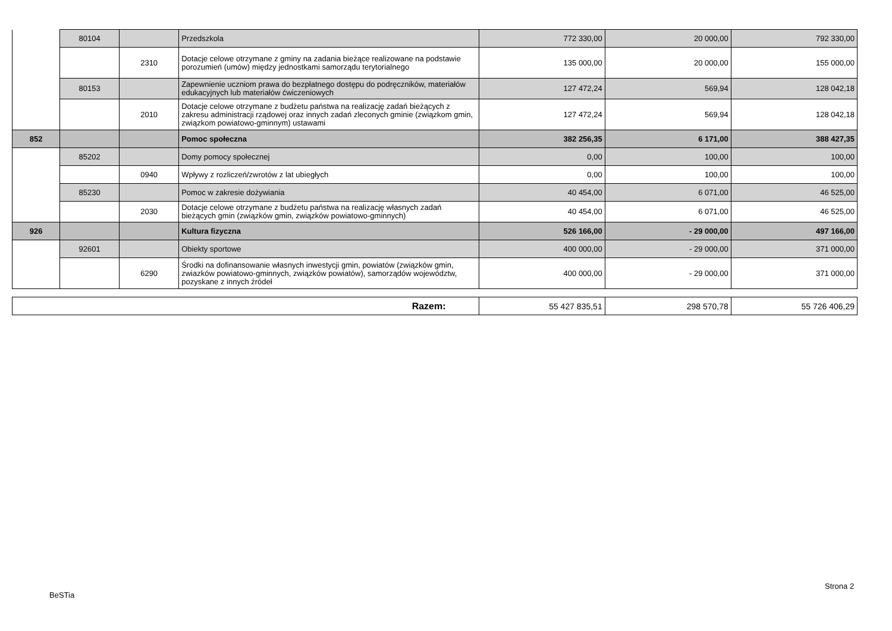| | 80104 | | Przedszkola | 772 330,00 | 20 000,00 | 792 330,00 |
| | | 2310 | Dotacje celowe otrzymane z gminy na zadania bieżące realizowane na podstawie porozumień (umów) między jednostkami samorządu terytorialnego | 135 000,00 | 20 000,00 | 155 000,00 |
| | 80153 | | Zapewnienie uczniom prawa do bezpłatnego dostępu do podręczników, materiałów edukacyjnych lub materiałów ćwiczeniowych | 127 472,24 | 569,94 | 128 042,18 |
| | | 2010 | Dotacje celowe otrzymane z budżetu państwa na realizację zadań bieżących z zakresu administracji rządowej oraz innych zadań zleconych gminie (związkom gmin, związkom powiatowo-gminnym) ustawami | 127 472,24 | 569,94 | 128 042,18 |
| 852 | | | Pomoc społeczna | 382 256,35 | 6 171,00 | 388 427,35 |
| | 85202 | | Domy pomocy społecznej | 0,00 | 100,00 | 100,00 |
| | | 0940 | Wpływy z rozliczeń/zwrotów z lat ubiegłych | 0,00 | 100,00 | 100,00 |
| | 85230 | | Pomoc w zakresie dożywiania | 40 454,00 | 6 071,00 | 46 525,00 |
| | | 2030 | Dotacje celowe otrzymane z budżetu państwa na realizację własnych zadań bieżących gmin (związków gmin, związków powiatowo-gminnych) | 40 454,00 | 6 071,00 | 46 525,00 |
| 926 | | | Kultura fizyczna | 526 166,00 | - 29 000,00 | 497 166,00 |
| | 92601 | | Obiekty sportowe | 400 000,00 | - 29 000,00 | 371 000,00 |
| | | 6290 | Środki na dofinansowanie własnych inwestycji gmin, powiatów (związków gmin, zwiazków powiatowo-gminnych, związków powiatów), samorządów województw, pozyskane z innych źródeł | 400 000,00 | - 29 000,00 | 371 000,00 |
| Razem: | 55 427 835,51 | 298 570,78 | 55 726 406,29 |
BeSTia
Strona 2